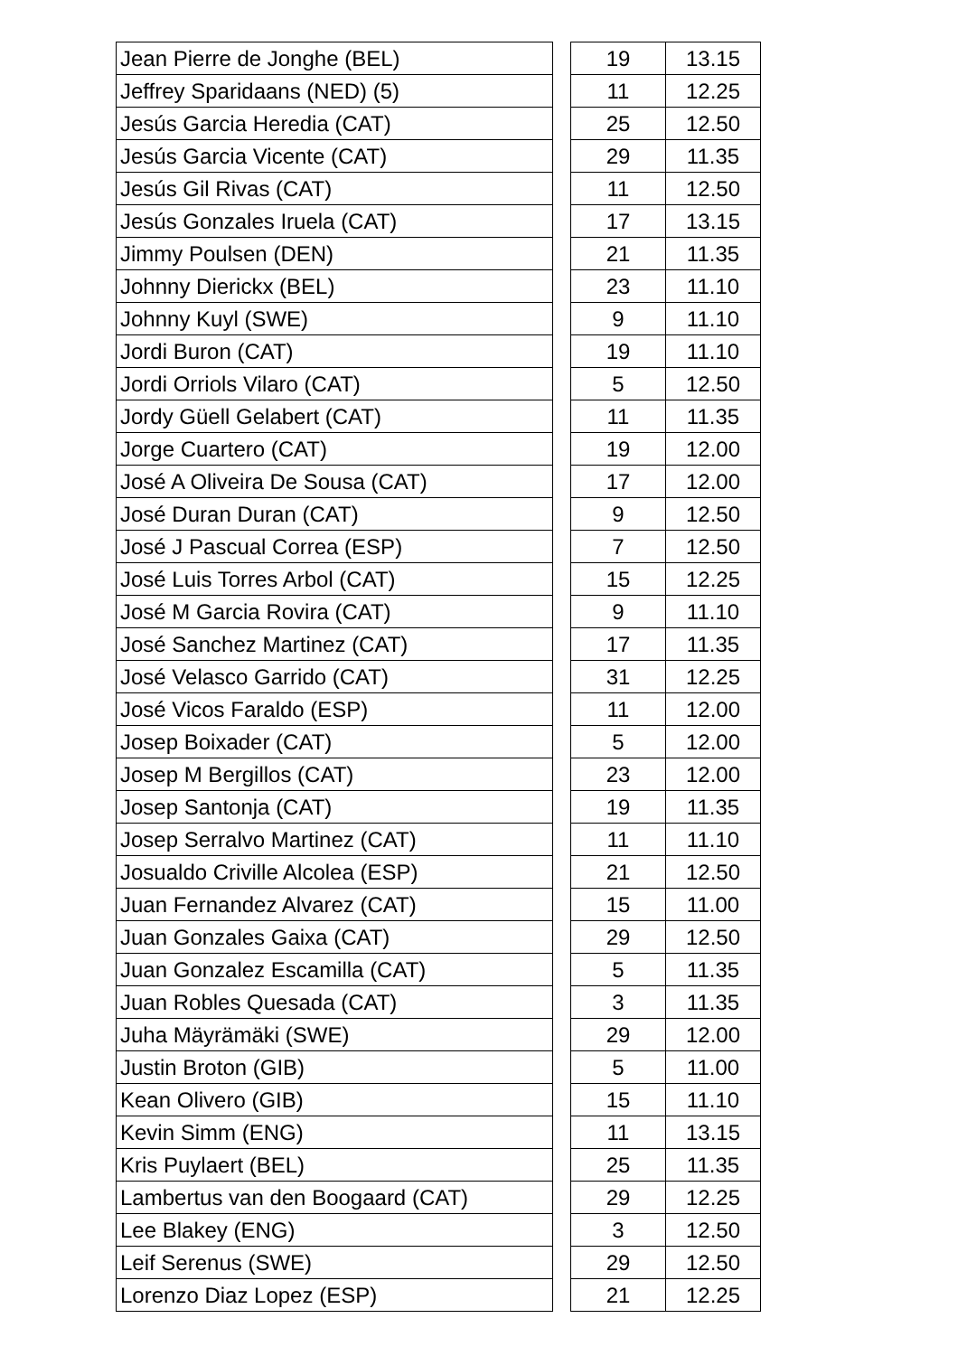| Jean Pierre de Jonghe (BEL) | | 19 | 13.15 |
| Jeffrey Sparidaans (NED) (5) | | 11 | 12.25 |
| Jesús Garcia Heredia (CAT) | | 25 | 12.50 |
| Jesús Garcia Vicente (CAT) | | 29 | 11.35 |
| Jesús Gil Rivas (CAT) | | 11 | 12.50 |
| Jesús Gonzales Iruela (CAT) | | 17 | 13.15 |
| Jimmy Poulsen (DEN) | | 21 | 11.35 |
| Johnny Dierickx (BEL) | | 23 | 11.10 |
| Johnny Kuyl (SWE) | | 9 | 11.10 |
| Jordi Buron (CAT) | | 19 | 11.10 |
| Jordi Orriols Vilaro (CAT) | | 5 | 12.50 |
| Jordy Güell Gelabert (CAT) | | 11 | 11.35 |
| Jorge Cuartero (CAT) | | 19 | 12.00 |
| José A Oliveira De Sousa (CAT) | | 17 | 12.00 |
| José Duran Duran (CAT) | | 9 | 12.50 |
| José J Pascual Correa (ESP) | | 7 | 12.50 |
| José Luis Torres Arbol (CAT) | | 15 | 12.25 |
| José M Garcia Rovira (CAT) | | 9 | 11.10 |
| José Sanchez Martinez (CAT) | | 17 | 11.35 |
| José Velasco Garrido (CAT) | | 31 | 12.25 |
| José Vicos Faraldo (ESP) | | 11 | 12.00 |
| Josep Boixader (CAT) | | 5 | 12.00 |
| Josep M Bergillos (CAT) | | 23 | 12.00 |
| Josep Santonja (CAT) | | 19 | 11.35 |
| Josep Serralvo Martinez (CAT) | | 11 | 11.10 |
| Josualdo Criville Alcolea (ESP) | | 21 | 12.50 |
| Juan Fernandez Alvarez (CAT) | | 15 | 11.00 |
| Juan Gonzales Gaixa (CAT) | | 29 | 12.50 |
| Juan Gonzalez Escamilla (CAT) | | 5 | 11.35 |
| Juan Robles Quesada (CAT) | | 3 | 11.35 |
| Juha Mäyrämäki (SWE) | | 29 | 12.00 |
| Justin Broton (GIB) | | 5 | 11.00 |
| Kean Olivero (GIB) | | 15 | 11.10 |
| Kevin Simm (ENG) | | 11 | 13.15 |
| Kris Puylaert (BEL) | | 25 | 11.35 |
| Lambertus van den Boogaard (CAT) | | 29 | 12.25 |
| Lee Blakey (ENG) | | 3 | 12.50 |
| Leif Serenus (SWE) | | 29 | 12.50 |
| Lorenzo Diaz Lopez (ESP) | | 21 | 12.25 |